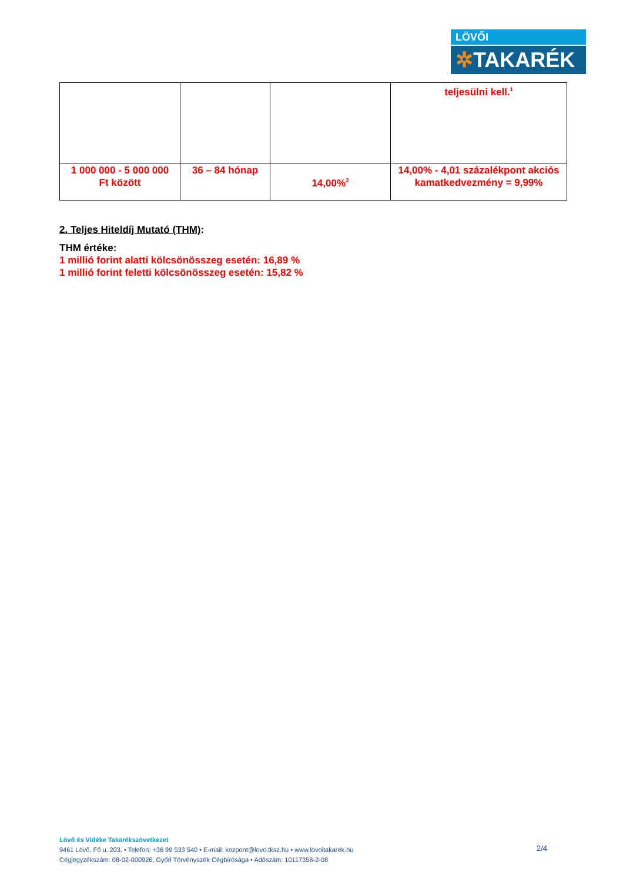LÖVŐI
✲TAKARÉK
| | | | teljesülni kell.<sup>1</sup> |
| 1 000 000 - 5 000 000 Ft között | 36 – 84 hónap | 14,00%<sup>2</sup> | 14,00% - 4,01 százalékpont akciós kamatkedvezmény = 9,99% |
2. Teljes Hiteldíj Mutató (THM):
THM értéke:
1 millió forint alatti kölcsönösszeg esetén: 16,89 %
1 millió forint feletti kölcsönösszeg esetén: 15,82 %
Lövő és Vidéke Takarékszövetkezet
9461 Lövő, Fő u. 203. • Telefon: +36 99 533 540 • E-mail: kozpont@lovo.tksz.hu • www.lovoitakarek.hu
Cégjegyzékszám: 08-02-000926, Győri Törvényszék Cégbírósága • Adószám: 10117358-2-08
2/4